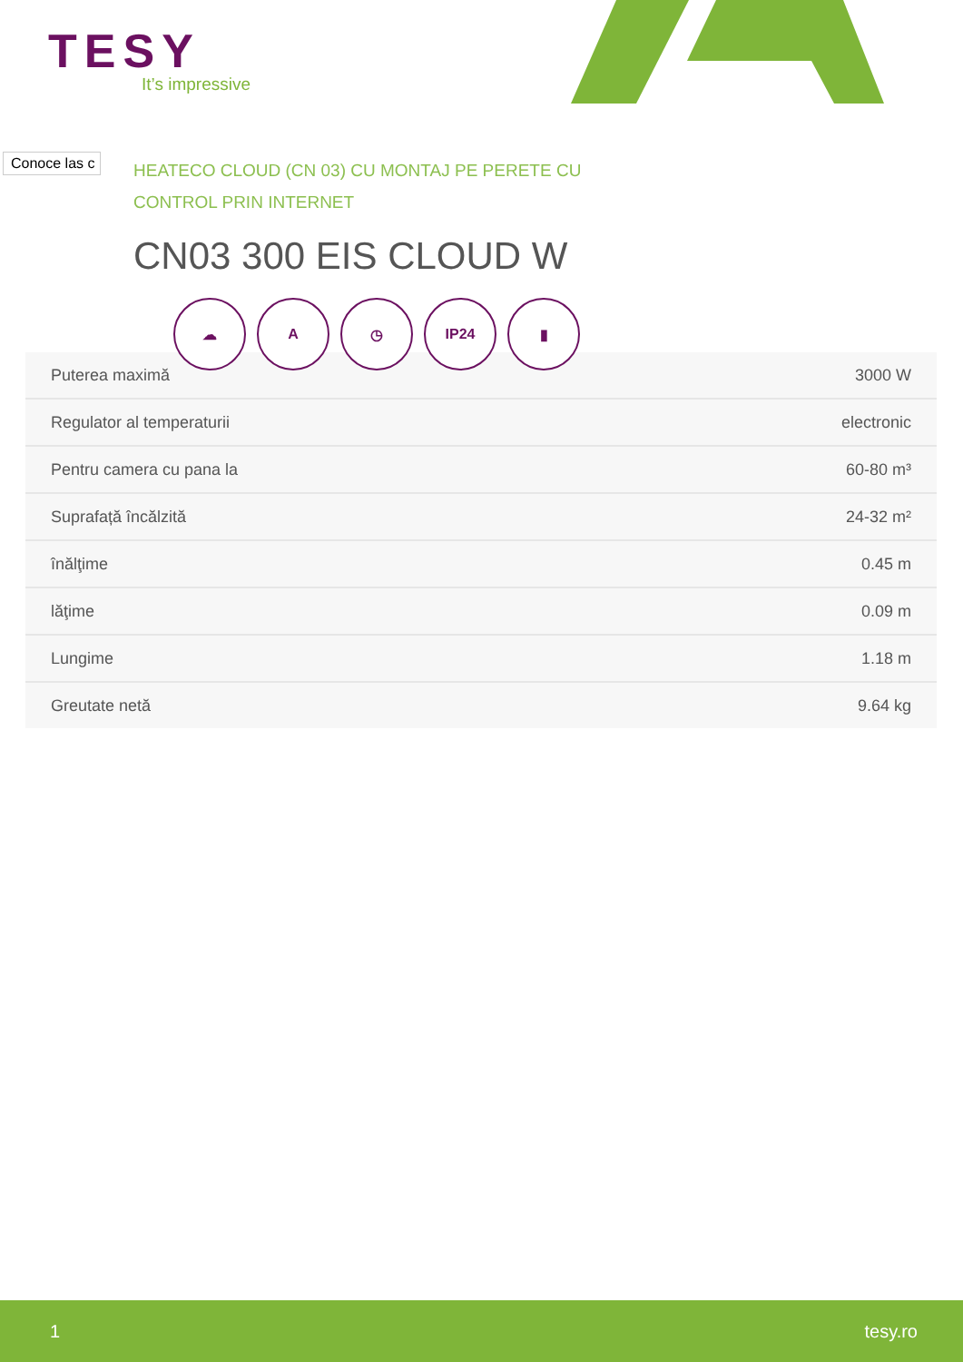TESY
It’s impressive
Conoce las c
HEATECO CLOUD (CN 03) CU MONTAJ PE PERETE CU CONTROL PRIN INTERNET
CN03 300 EIS CLOUD W
| Puterea maximă | 3000 W |
| Regulator al temperaturii | electronic |
| Pentru camera cu pana la | 60-80 m³ |
| Suprafață încălzită | 24-32 m² |
| înălţime | 0.45 m |
| lăţime | 0.09 m |
| Lungime | 1.18 m |
| Greutate netă | 9.64 kg |
☁ A ◷ IP24 ▮
1 tesy.ro